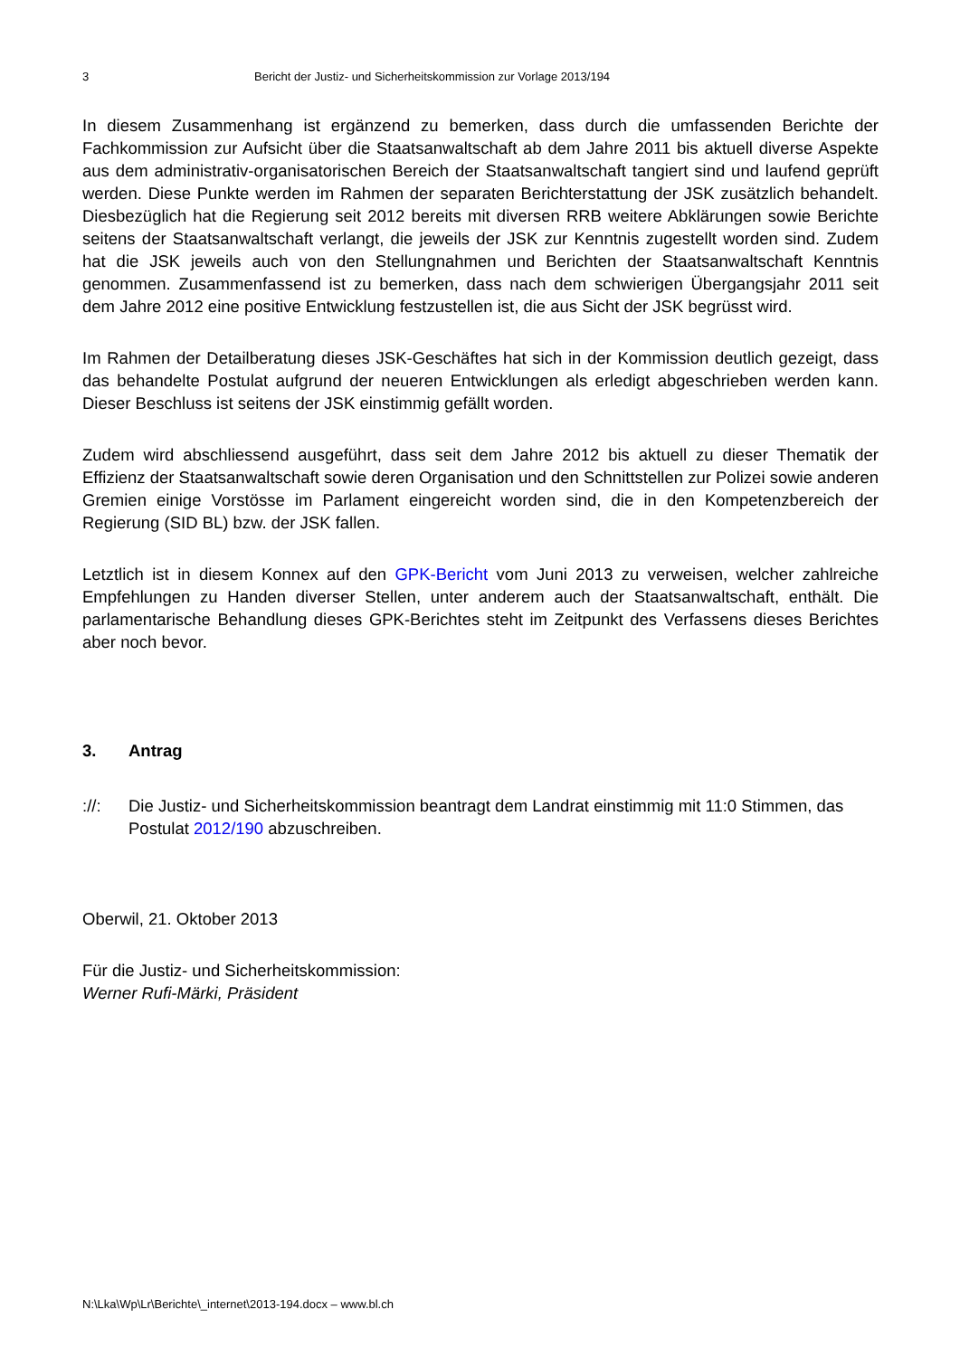3 Bericht der Justiz- und Sicherheitskommission zur Vorlage 2013/194
In diesem Zusammenhang ist ergänzend zu bemerken, dass durch die umfassenden Berichte der Fachkommission zur Aufsicht über die Staatsanwaltschaft ab dem Jahre 2011 bis aktuell diverse Aspekte aus dem administrativ-organisatorischen Bereich der Staatsanwaltschaft tangiert sind und laufend geprüft werden. Diese Punkte werden im Rahmen der separaten Berichterstattung der JSK zusätzlich behandelt. Diesbezüglich hat die Regierung seit 2012 bereits mit diversen RRB weitere Abklärungen sowie Berichte seitens der Staatsanwaltschaft verlangt, die jeweils der JSK zur Kenntnis zugestellt worden sind. Zudem hat die JSK jeweils auch von den Stellungnahmen und Berichten der Staatsanwaltschaft Kenntnis genommen. Zusammenfassend ist zu bemerken, dass nach dem schwierigen Übergangsjahr 2011 seit dem Jahre 2012 eine positive Entwicklung festzustellen ist, die aus Sicht der JSK begrüsst wird.
Im Rahmen der Detailberatung dieses JSK-Geschäftes hat sich in der Kommission deutlich gezeigt, dass das behandelte Postulat aufgrund der neueren Entwicklungen als erledigt abgeschrieben werden kann. Dieser Beschluss ist seitens der JSK einstimmig gefällt worden.
Zudem wird abschliessend ausgeführt, dass seit dem Jahre 2012 bis aktuell zu dieser Thematik der Effizienz der Staatsanwaltschaft sowie deren Organisation und den Schnittstellen zur Polizei sowie anderen Gremien einige Vorstösse im Parlament eingereicht worden sind, die in den Kompetenzbereich der Regierung (SID BL) bzw. der JSK fallen.
Letztlich ist in diesem Konnex auf den GPK-Bericht vom Juni 2013 zu verweisen, welcher zahlreiche Empfehlungen zu Handen diverser Stellen, unter anderem auch der Staatsanwaltschaft, enthält. Die parlamentarische Behandlung dieses GPK-Berichtes steht im Zeitpunkt des Verfassens dieses Berichtes aber noch bevor.
3. Antrag
://: Die Justiz- und Sicherheitskommission beantragt dem Landrat einstimmig mit 11:0 Stimmen, das Postulat 2012/190 abzuschreiben.
Oberwil, 21. Oktober 2013
Für die Justiz- und Sicherheitskommission:
Werner Rufi-Märki, Präsident
N:\Lka\Wp\Lr\Berichte\_internet\2013-194.docx – www.bl.ch